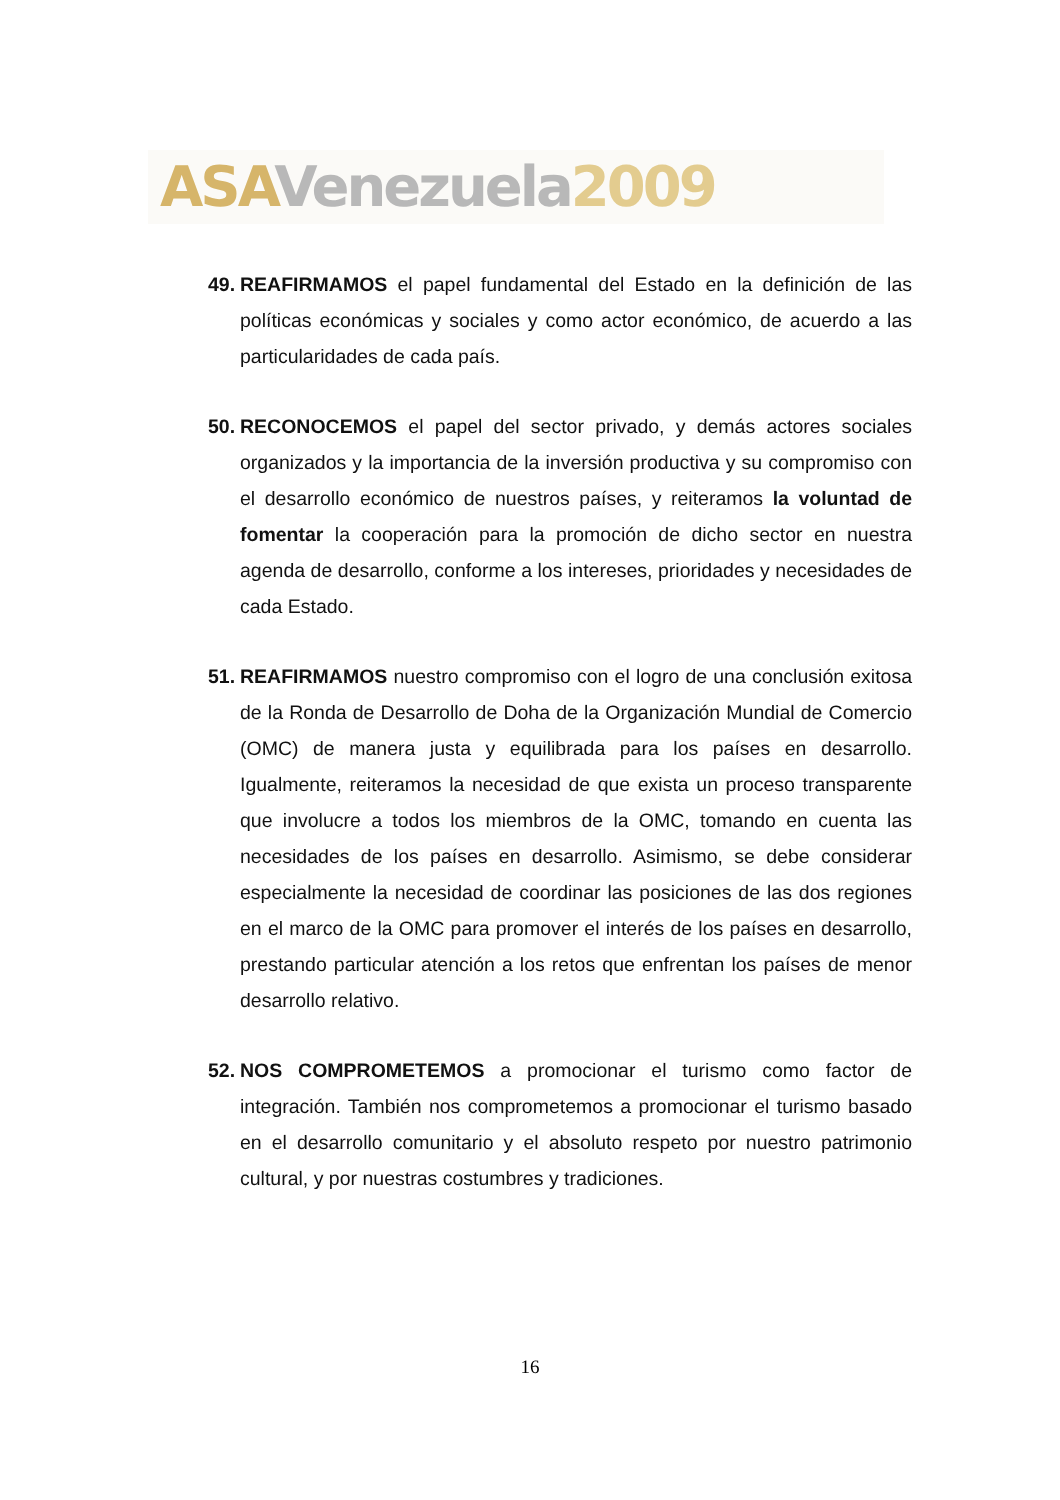ASA Venezuela 2009
49.
REAFIRMAMOS el papel fundamental del Estado en la definición de las políticas económicas y sociales y como actor económico, de acuerdo a las particularidades de cada país.
50.
RECONOCEMOS el papel del sector privado, y demás actores sociales organizados y la importancia de la inversión productiva y su compromiso con el desarrollo económico de nuestros países, y reiteramos la voluntad de fomentar la cooperación para la promoción de dicho sector en nuestra agenda de desarrollo, conforme a los intereses, prioridades y necesidades de cada Estado.
51.
REAFIRMAMOS nuestro compromiso con el logro de una conclusión exitosa de la Ronda de Desarrollo de Doha de la Organización Mundial de Comercio (OMC) de manera justa y equilibrada para los países en desarrollo. Igualmente, reiteramos la necesidad de que exista un proceso transparente que involucre a todos los miembros de la OMC, tomando en cuenta las necesidades de los países en desarrollo. Asimismo, se debe considerar especialmente la necesidad de coordinar las posiciones de las dos regiones en el marco de la OMC para promover el interés de los países en desarrollo, prestando particular atención a los retos que enfrentan los países de menor desarrollo relativo.
52.
NOS COMPROMETEMOS a promocionar el turismo como factor de integración. También nos comprometemos a promocionar el turismo basado en el desarrollo comunitario y el absoluto respeto por nuestro patrimonio cultural, y por nuestras costumbres y tradiciones.
16